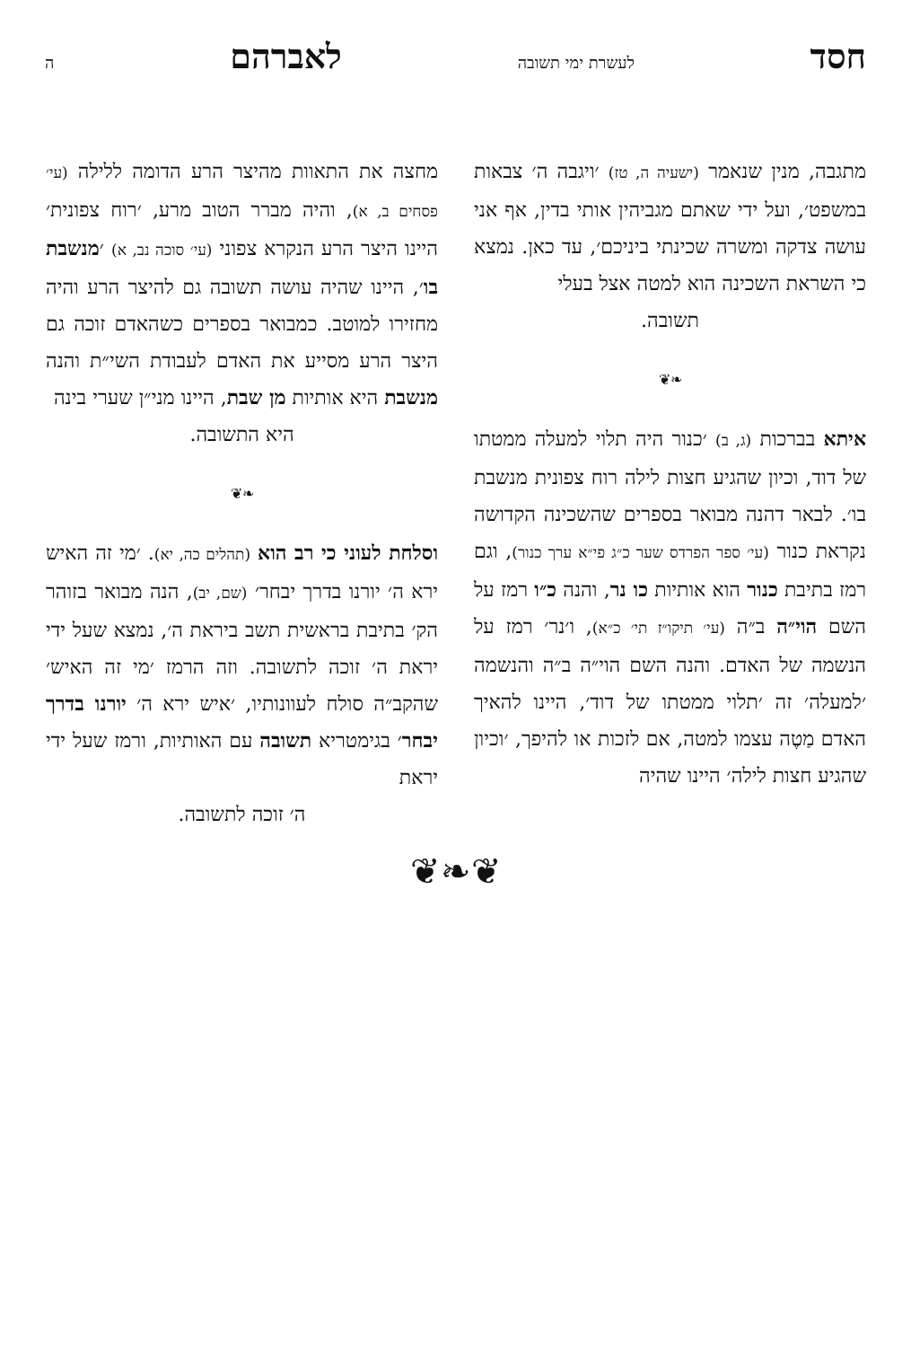חסד לעשרת ימי תשובה לאברהם ה
מתגבה, מנין שנאמר (ישעיה ה, טז) ׳ויגבה ה׳ צבאות במשפט׳, ועל ידי שאתם מגביהין אותי בדין, אף אני עושה צדקה ומשרה שכינתי ביניכם׳, עד כאן. נמצא כי השראת השכינה הוא למטה אצל בעלי
תשובה.
❧❦
איתא בברכות (ג, ב) ׳כנור היה תלוי למעלה ממטתו של דוד, וכיון שהגיע חצות לילה רוח צפונית מנשבת בו׳. לבאר דהנה מבואר בספרים שהשכינה הקדושה נקראת כנור (עי׳ ספר הפרדס שער כ״ג פי״א ערך כנור), וגם רמז בתיבת כנור הוא אותיות כו נר, והנה כ״ו רמז על השם הוי״ה ב״ה (עי׳ תיקו״ז תי׳ כ״א), ו׳נר׳ רמז על הנשמה של האדם. והנה השם הוי״ה ב״ה והנשמה ׳למעלה׳ זה ׳תלוי ממטתו של דוד׳, היינו להאיך האדם מַטֶה עצמו למטה, אם לזכות או להיפך, ׳וכיון שהגיע חצות לילה׳ היינו שהיה
מחצה את התאוות מהיצר הרע הדומה ללילה (עי׳ פסחים ב, א), והיה מברר הטוב מרע, ׳רוח צפונית׳ היינו היצר הרע הנקרא צפוני (עי׳ סוכה נב, א) ׳מנשבת בו׳, היינו שהיה עושה תשובה גם להיצר הרע והיה מחזירו למוטב. כמבואר בספרים כשהאדם זוכה גם היצר הרע מסייע את האדם לעבודת השי״ת והנה מנשבת היא אותיות מן שבת, היינו מני״ן שערי בינה
היא התשובה.
❧❦
וסלחת לעוני כי רב הוא (תהלים כה, יא). ׳מי זה האיש ירא ה׳ יורנו בדרך יבחר׳ (שם, יב), הנה מבואר בזוהר הק׳ בתיבת בראשית תשב ביראת ה׳, נמצא שעל ידי יראת ה׳ זוכה לתשובה. וזה הרמז ׳מי זה האיש׳ שהקב״ה סולח לעוונותיו, ׳איש ירא ה׳ יורנו בדרך יבחר׳ בגימטריא תשובה עם האותיות, ורמז שעל ידי יראת
ה׳ זוכה לתשובה.
❦❧❦